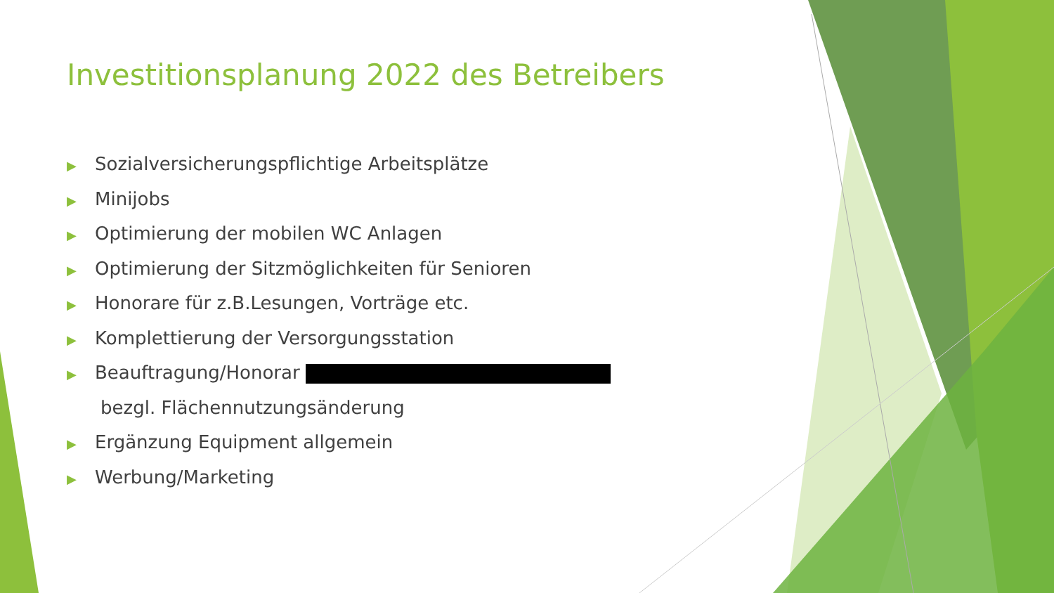Investitionsplanung 2022 des Betreibers
▶ Sozialversicherungspflichtige Arbeitsplätze
▶ Minijobs
▶ Optimierung der mobilen WC Anlagen
▶ Optimierung der Sitzmöglichkeiten für Senioren
▶ Honorare für z.B.Lesungen, Vorträge etc.
▶ Komplettierung der Versorgungsstation
▶ Beauftragung/Honorar
bezgl. Flächennutzungsänderung
▶ Ergänzung Equipment allgemein
▶ Werbung/Marketing